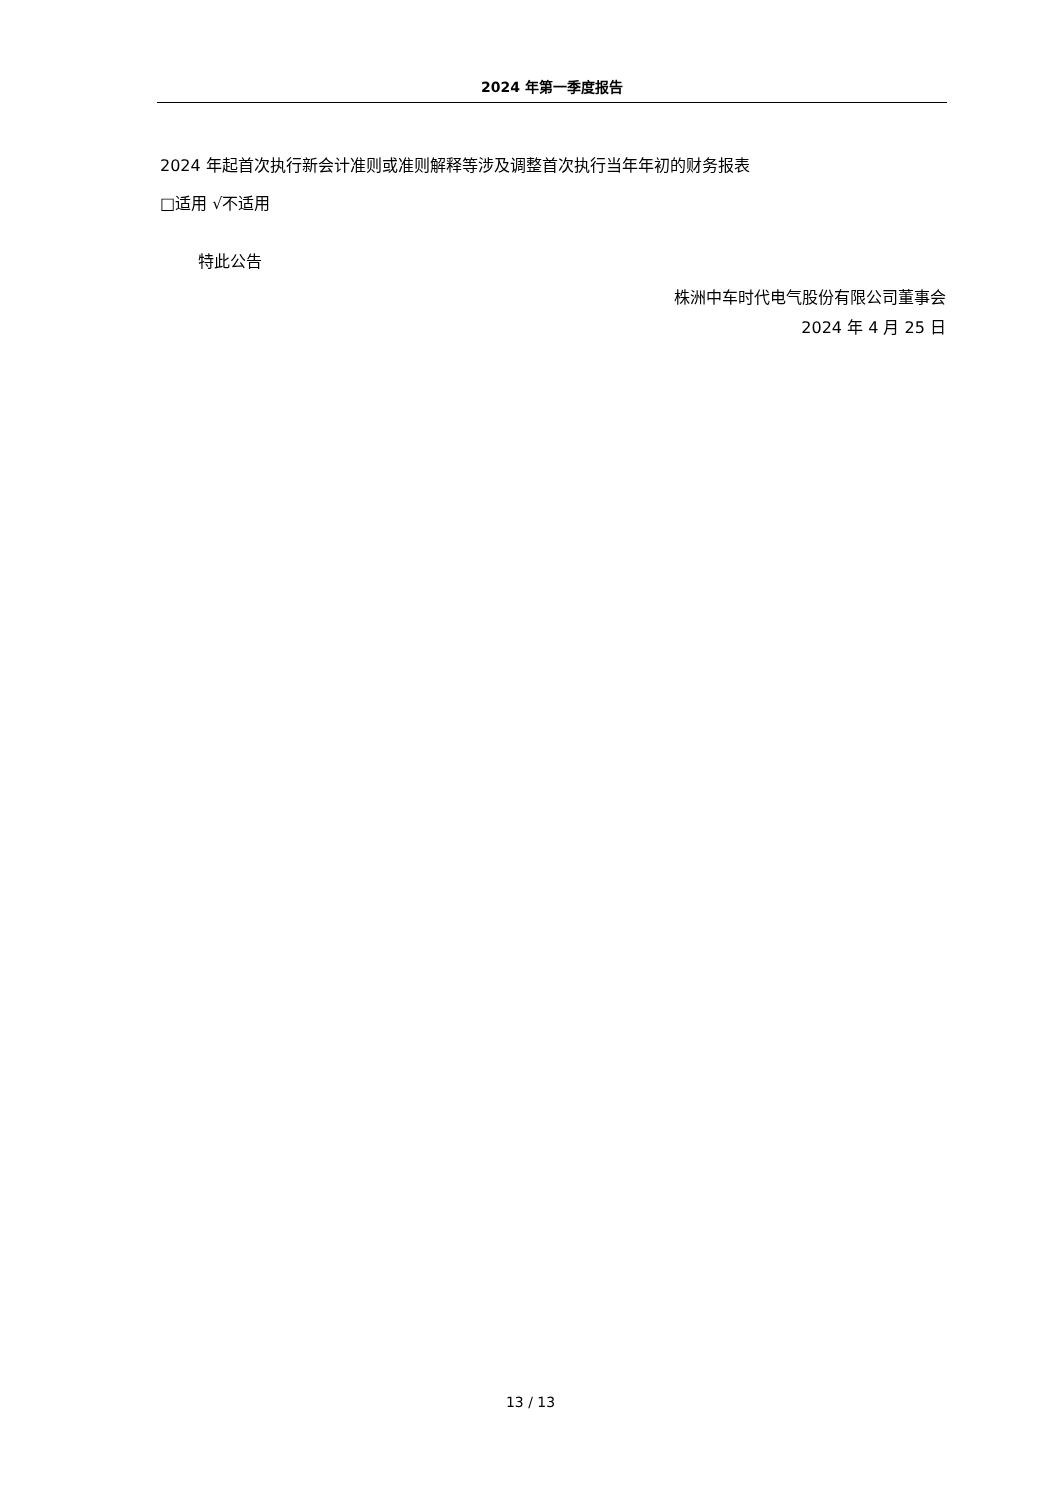2024 年第一季度报告
2024 年起首次执行新会计准则或准则解释等涉及调整首次执行当年年初的财务报表
□适用 √不适用
特此公告
株洲中车时代电气股份有限公司董事会
2024 年 4 月 25 日
13 / 13